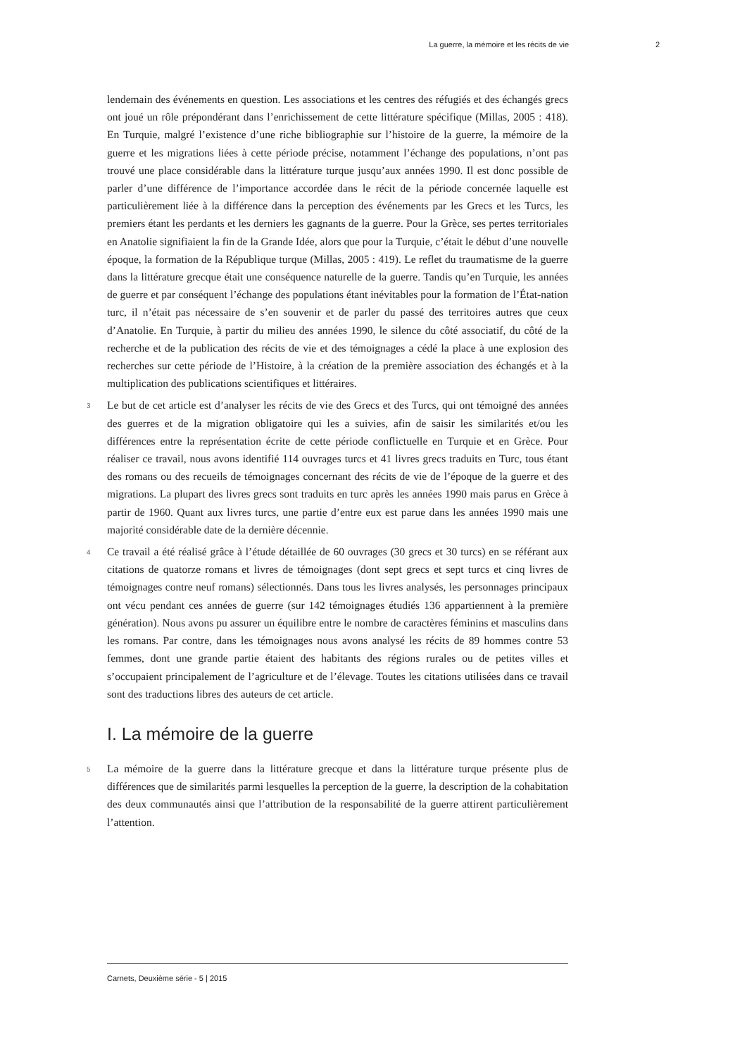La guerre, la mémoire et les récits de vie 2
lendemain des événements en question. Les associations et les centres des réfugiés et des échangés grecs ont joué un rôle prépondérant dans l’enrichissement de cette littérature spécifique (Millas, 2005 : 418). En Turquie, malgré l’existence d’une riche bibliographie sur l’histoire de la guerre, la mémoire de la guerre et les migrations liées à cette période précise, notamment l’échange des populations, n’ont pas trouvé une place considérable dans la littérature turque jusqu’aux années 1990. Il est donc possible de parler d’une différence de l’importance accordée dans le récit de la période concernée laquelle est particulièrement liée à la différence dans la perception des événements par les Grecs et les Turcs, les premiers étant les perdants et les derniers les gagnants de la guerre. Pour la Grèce, ses pertes territoriales en Anatolie signifiaient la fin de la Grande Idée, alors que pour la Turquie, c’était le début d’une nouvelle époque, la formation de la République turque (Millas, 2005 : 419). Le reflet du traumatisme de la guerre dans la littérature grecque était une conséquence naturelle de la guerre. Tandis qu’en Turquie, les années de guerre et par conséquent l’échange des populations étant inévitables pour la formation de l’État-nation turc, il n’était pas nécessaire de s’en souvenir et de parler du passé des territoires autres que ceux d’Anatolie. En Turquie, à partir du milieu des années 1990, le silence du côté associatif, du côté de la recherche et de la publication des récits de vie et des témoignages a cédé la place à une explosion des recherches sur cette période de l’Histoire, à la création de la première association des échangés et à la multiplication des publications scientifiques et littéraires.
3 Le but de cet article est d’analyser les récits de vie des Grecs et des Turcs, qui ont témoigné des années des guerres et de la migration obligatoire qui les a suivies, afin de saisir les similarités et/ou les différences entre la représentation écrite de cette période conflictuelle en Turquie et en Grèce. Pour réaliser ce travail, nous avons identifié 114 ouvrages turcs et 41 livres grecs traduits en Turc, tous étant des romans ou des recueils de témoignages concernant des récits de vie de l’époque de la guerre et des migrations. La plupart des livres grecs sont traduits en turc après les années 1990 mais parus en Grèce à partir de 1960. Quant aux livres turcs, une partie d’entre eux est parue dans les années 1990 mais une majorité considérable date de la dernière décennie.
4 Ce travail a été réalisé grâce à l’étude détaillée de 60 ouvrages (30 grecs et 30 turcs) en se référant aux citations de quatorze romans et livres de témoignages (dont sept grecs et sept turcs et cinq livres de témoignages contre neuf romans) sélectionnés. Dans tous les livres analysés, les personnages principaux ont vécu pendant ces années de guerre (sur 142 témoignages étudiés 136 appartiennent à la première génération). Nous avons pu assurer un équilibre entre le nombre de caractères féminins et masculins dans les romans. Par contre, dans les témoignages nous avons analysé les récits de 89 hommes contre 53 femmes, dont une grande partie étaient des habitants des régions rurales ou de petites villes et s’occupaient principalement de l’agriculture et de l’élevage. Toutes les citations utilisées dans ce travail sont des traductions libres des auteurs de cet article.
I. La mémoire de la guerre
5 La mémoire de la guerre dans la littérature grecque et dans la littérature turque présente plus de différences que de similarités parmi lesquelles la perception de la guerre, la description de la cohabitation des deux communautés ainsi que l’attribution de la responsabilité de la guerre attirent particulièrement l’attention.
Carnets, Deuxième série - 5 | 2015